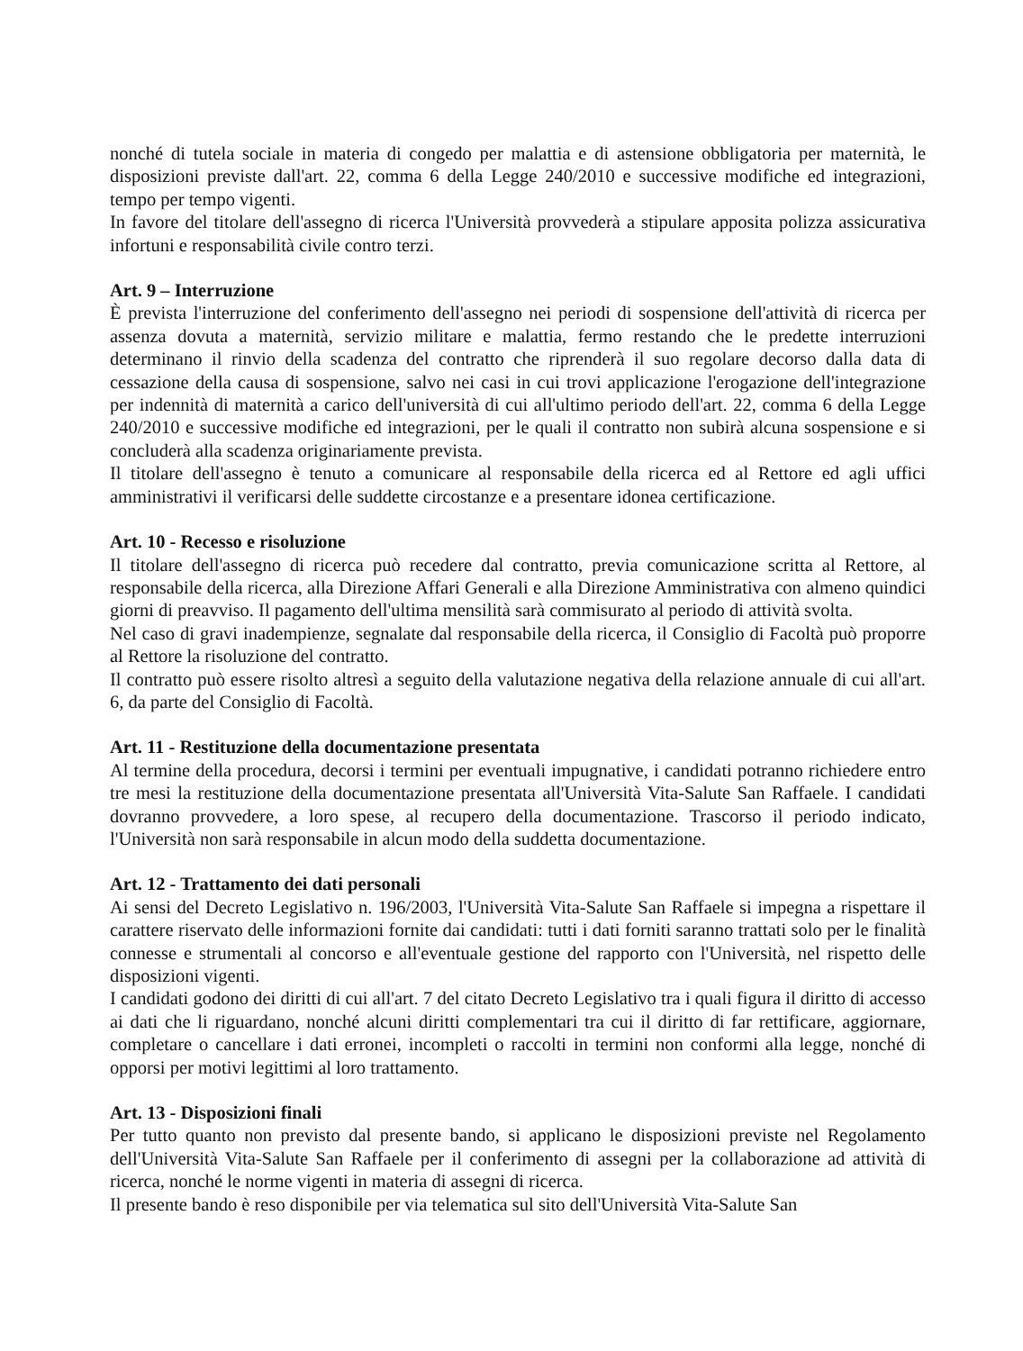nonché di tutela sociale in materia di congedo per malattia e di astensione obbligatoria per maternità, le disposizioni previste dall'art. 22, comma 6 della Legge 240/2010 e successive modifiche ed integrazioni, tempo per tempo vigenti.
In favore del titolare dell'assegno di ricerca l'Università provvederà a stipulare apposita polizza assicurativa infortuni e responsabilità civile contro terzi.
Art. 9 – Interruzione
È prevista l'interruzione del conferimento dell'assegno nei periodi di sospensione dell'attività di ricerca per assenza dovuta a maternità, servizio militare e malattia, fermo restando che le predette interruzioni determinano il rinvio della scadenza del contratto che riprenderà il suo regolare decorso dalla data di cessazione della causa di sospensione, salvo nei casi in cui trovi applicazione l'erogazione dell'integrazione per indennità di maternità a carico dell'università di cui all'ultimo periodo dell'art. 22, comma 6 della Legge 240/2010 e successive modifiche ed integrazioni, per le quali il contratto non subirà alcuna sospensione e si concluderà alla scadenza originariamente prevista.
Il titolare dell'assegno è tenuto a comunicare al responsabile della ricerca ed al Rettore ed agli uffici amministrativi il verificarsi delle suddette circostanze e a presentare idonea certificazione.
Art. 10 - Recesso e risoluzione
Il titolare dell'assegno di ricerca può recedere dal contratto, previa comunicazione scritta al Rettore, al responsabile della ricerca, alla Direzione Affari Generali e alla Direzione Amministrativa con almeno quindici giorni di preavviso. Il pagamento dell'ultima mensilità sarà commisurato al periodo di attività svolta.
Nel caso di gravi inadempienze, segnalate dal responsabile della ricerca, il Consiglio di Facoltà può proporre al Rettore la risoluzione del contratto.
Il contratto può essere risolto altresì a seguito della valutazione negativa della relazione annuale di cui all'art. 6, da parte del Consiglio di Facoltà.
Art. 11 - Restituzione della documentazione presentata
Al termine della procedura, decorsi i termini per eventuali impugnative, i candidati potranno richiedere entro tre mesi la restituzione della documentazione presentata all'Università Vita-Salute San Raffaele. I candidati dovranno provvedere, a loro spese, al recupero della documentazione. Trascorso il periodo indicato, l'Università non sarà responsabile in alcun modo della suddetta documentazione.
Art. 12 - Trattamento dei dati personali
Ai sensi del Decreto Legislativo n. 196/2003, l'Università Vita-Salute San Raffaele si impegna a rispettare il carattere riservato delle informazioni fornite dai candidati: tutti i dati forniti saranno trattati solo per le finalità connesse e strumentali al concorso e all'eventuale gestione del rapporto con l'Università, nel rispetto delle disposizioni vigenti.
I candidati godono dei diritti di cui all'art. 7 del citato Decreto Legislativo tra i quali figura il diritto di accesso ai dati che li riguardano, nonché alcuni diritti complementari tra cui il diritto di far rettificare, aggiornare, completare o cancellare i dati erronei, incompleti o raccolti in termini non conformi alla legge, nonché di opporsi per motivi legittimi al loro trattamento.
Art. 13 - Disposizioni finali
Per tutto quanto non previsto dal presente bando, si applicano le disposizioni previste nel Regolamento dell'Università Vita-Salute San Raffaele per il conferimento di assegni per la collaborazione ad attività di ricerca, nonché le norme vigenti in materia di assegni di ricerca.
Il presente bando è reso disponibile per via telematica sul sito dell'Università Vita-Salute San